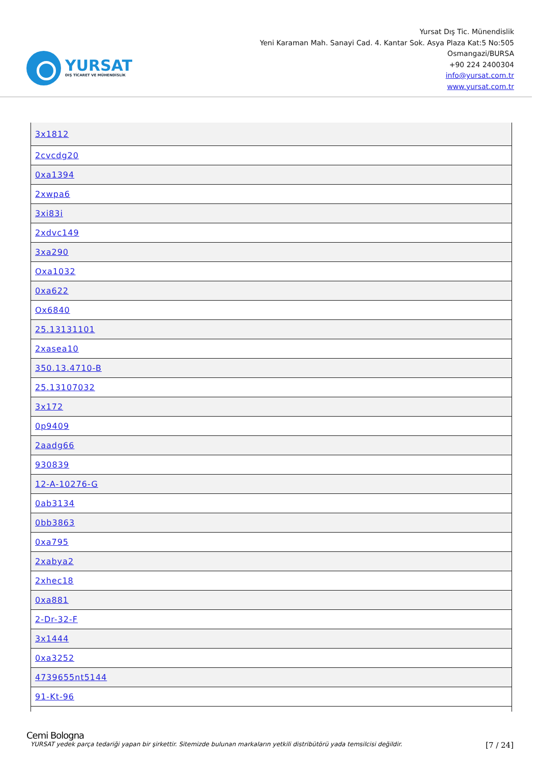YURSAT
DIŞ TİCARET VE MÜHENDİSLİK
Yursat Dış Tic. Münendislik
Yeni Karaman Mah. Sanayi Cad. 4. Kantar Sok. Asya Plaza Kat:5 No:505
Osmangazi/BURSA
+90 224 2400304
info@yursat.com.tr
www.yursat.com.tr
| 3x1812 |
| 2cvcdg20 |
| 0xa1394 |
| 2xwpa6 |
| 3xi83i |
| 2xdvc149 |
| 3xa290 |
| Oxa1032 |
| 0xa622 |
| Ox6840 |
| 25.13131101 |
| 2xasea10 |
| 350.13.4710-B |
| 25.13107032 |
| 3x172 |
| 0p9409 |
| 2aadg66 |
| 930839 |
| 12-A-10276-G |
| 0ab3134 |
| 0bb3863 |
| 0xa795 |
| 2xabya2 |
| 2xhec18 |
| 0xa881 |
| 2-Dr-32-F |
| 3x1444 |
| 0xa3252 |
| 4739655nt5144 |
| 91-Kt-96 |
Cemi Bologna
YURSAT yedek parça tedariği yapan bir şirkettir. Sitemizde bulunan markaların yetkili distribütörü yada temsilcisi değildir. [7 / 24]